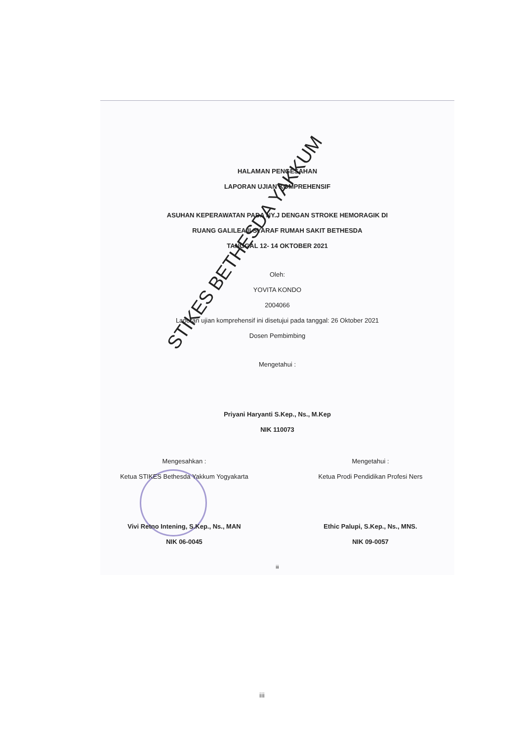HALAMAN PENGESAHAN
LAPORAN UJIAN KOMPREHENSIF
ASUHAN KEPERAWATAN PADA NY.J DENGAN STROKE HEMORAGIK DI
RUANG GALILEA II SYARAF RUMAH SAKIT BETHESDA
TANGGAL 12- 14 OKTOBER 2021
Oleh:
YOVITA KONDO
2004066
Laporan ujian komprehensif ini disetujui pada tanggal: 26 Oktober 2021
Dosen Pembimbing
Mengetahui :
Priyani Haryanti S.Kep., Ns., M.Kep
NIK 110073
Mengesahkan :
Ketua STIKES Bethesda Yakkum Yogyakarta
Vivi Retno Intening, S.Kep., Ns., MAN
NIK 06-0045
Mengetahui :
Ketua Prodi Pendidikan Profesi Ners
Ethic Palupi, S.Kep., Ns., MNS.
NIK 09-0057
iii
STIKES BETHESDA YAKKUM
iii